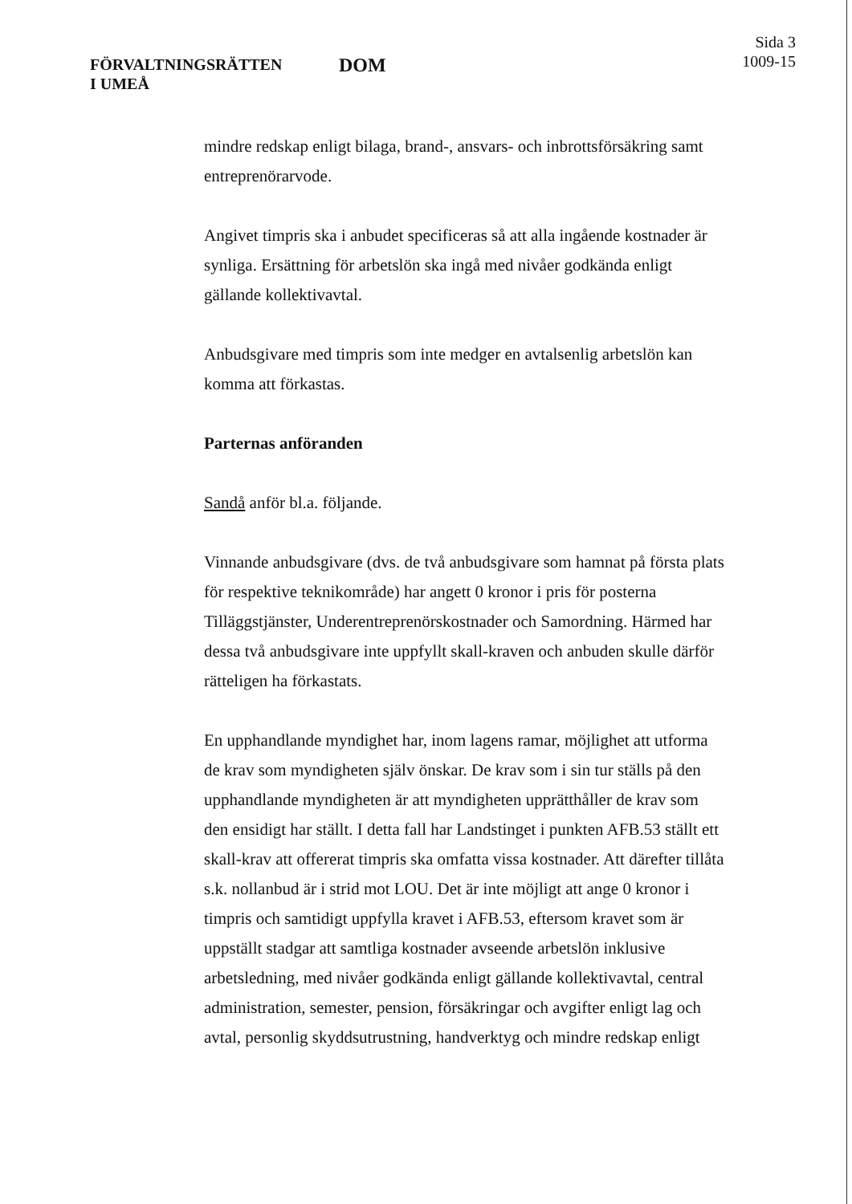FÖRVALTNINGSRÄTTEN
I UMEÅ
DOM
Sida 3
1009-15
mindre redskap enligt bilaga, brand-, ansvars- och inbrottsförsäkring samt entreprenörarvode.
Angivet timpris ska i anbudet specificeras så att alla ingående kostnader är synliga. Ersättning för arbetslön ska ingå med nivåer godkända enligt gällande kollektivavtal.
Anbudsgivare med timpris som inte medger en avtalsenlig arbetslön kan komma att förkastas.
Parternas anföranden
Sandå anför bl.a. följande.
Vinnande anbudsgivare (dvs. de två anbudsgivare som hamnat på första plats för respektive teknikområde) har angett 0 kronor i pris för posterna Tilläggstjänster, Underentreprenörskostnader och Samordning. Härmed har dessa två anbudsgivare inte uppfyllt skall-kraven och anbuden skulle därför rätteligen ha förkastats.
En upphandlande myndighet har, inom lagens ramar, möjlighet att utforma de krav som myndigheten själv önskar. De krav som i sin tur ställs på den upphandlande myndigheten är att myndigheten upprätthåller de krav som den ensidigt har ställt. I detta fall har Landstinget i punkten AFB.53 ställt ett skall-krav att offererat timpris ska omfatta vissa kostnader. Att därefter tillåta s.k. nollanbud är i strid mot LOU. Det är inte möjligt att ange 0 kronor i timpris och samtidigt uppfylla kravet i AFB.53, eftersom kravet som är uppställt stadgar att samtliga kostnader avseende arbetslön inklusive arbetsledning, med nivåer godkända enligt gällande kollektivavtal, central administration, semester, pension, försäkringar och avgifter enligt lag och avtal, personlig skyddsutrustning, handverktyg och mindre redskap enligt